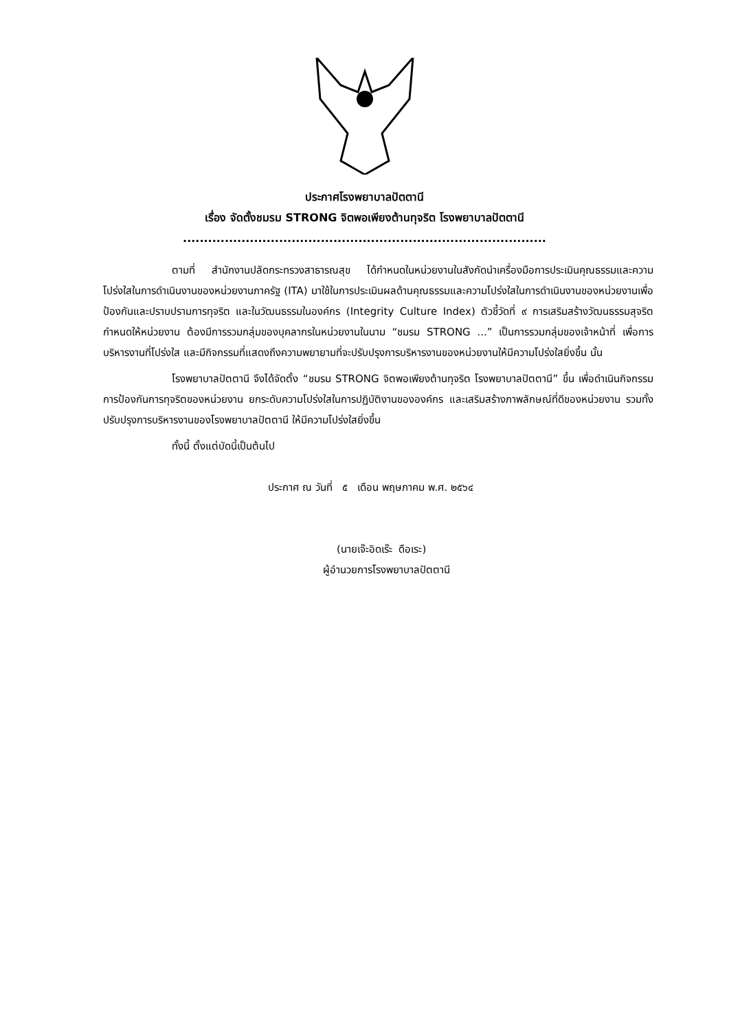ประกาศโรงพยาบาลปัตตานี
เรื่อง จัดตั้งชมรม STRONG จิตพอเพียงต้านทุจริต โรงพยาบาลปัตตานี
.......................................................................................
ตามที่ สำนักงานปลัดกระทรวงสาธารณสุข ได้กำหนดในหน่วยงานในสังกัดนำเครื่องมือการประเมินคุณธรรมและความโปร่งใสในการดำเนินงานของหน่วยงานภาครัฐ (ITA) มาใช้ในการประเมินผลด้านคุณธรรมและความโปร่งใสในการดำเนินงานของหน่วยงานเพื่อป้องกันและปราบปรามการทุจริต และในวัฒนธรรมในองค์กร (Integrity Culture Index) ตัวชี้วัดที่ ๙ การเสริมสร้างวัฒนธรรมสุจริต กำหนดให้หน่วยงาน ต้องมีการรวมกลุ่มของบุคลากรในหน่วยงานในนาม “ชมรม STRONG ...” เป็นการรวมกลุ่มของเจ้าหน้าที่ เพื่อการบริหารงานที่โปร่งใส และมีกิจกรรมที่แสดงถึงความพยายามที่จะปรับปรุงการบริหารงานของหน่วยงานให้มีความโปร่งใสยิ่งขึ้น นั้น
โรงพยาบาลปัตตานี จึงได้จัดตั้ง “ชมรม STRONG จิตพอเพียงต้านทุจริต โรงพยาบาลปัตตานี” ขึ้น เพื่อดำเนินกิจกรรมการป้องกันการทุจริตของหน่วยงาน ยกระดับความโปร่งใสในการปฏิบัติงานขององค์กร และเสริมสร้างภาพลักษณ์ที่ดีของหน่วยงาน รวมทั้งปรับปรุงการบริหารงานของโรงพยาบาลปัตตานี ให้มีความโปร่งใสยิ่งขึ้น
ทั้งนี้ ตั้งแต่บัดนี้เป็นต้นไป
ประกาศ ณ วันที่ ๕ เดือน พฤษภาคม พ.ศ. ๒๕๖๔
(นายเจ๊ะอิดเร๊ะ ดือเระ)
ผู้อำนวยการโรงพยาบาลปัตตานี